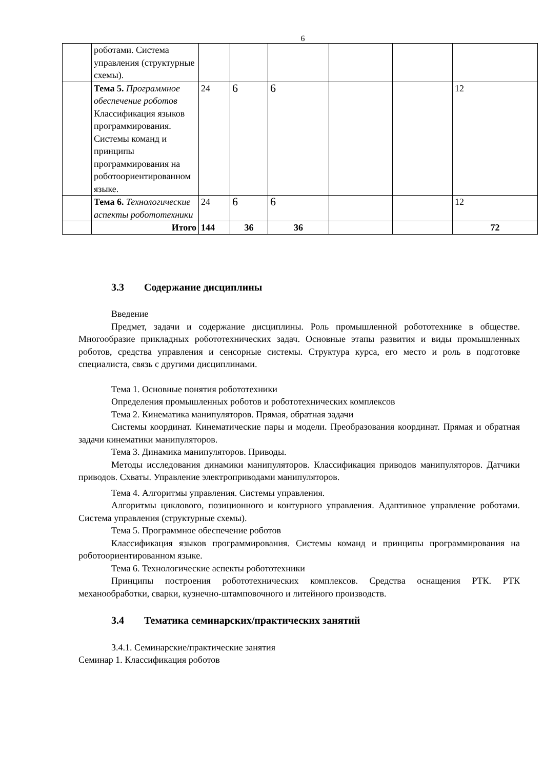6
| | роботами. Система управления (структурные схемы). | | | | | | |
| | Тема 5. Программное обеспечение роботов Классификация языков программирования. Системы команд и принципы программирования на роботоориентированном языке. | 24 | 6 | 6 | | | 12 |
| | Тема 6. Технологические аспекты робототехники | 24 | 6 | 6 | | | 12 |
| | Итого | 144 | 36 | 36 | | | 72 |
3.3 Содержание дисциплины
Введение
Предмет, задачи и содержание дисциплины. Роль промышленной робототехнике в обществе. Многообразие прикладных робототехнических задач. Основные этапы развития и виды промышленных роботов, средства управления и сенсорные системы. Структура курса, его место и роль в подготовке специалиста, связь с другими дисциплинами.
Тема 1. Основные понятия робототехники
Определения промышленных роботов и робототехнических комплексов
Тема 2. Кинематика манипуляторов. Прямая, обратная задачи
Системы координат. Кинематические пары и модели. Преобразования координат. Прямая и обратная задачи кинематики манипуляторов.
Тема 3. Динамика манипуляторов. Приводы.
Методы исследования динамики манипуляторов. Классификация приводов манипуляторов. Датчики приводов. Схваты. Управление электроприводами манипуляторов.
Тема 4. Алгоритмы управления. Системы управления.
Алгоритмы циклового, позиционного и контурного управления. Адаптивное управление роботами. Система управления (структурные схемы).
Тема 5. Программное обеспечение роботов
Классификация языков программирования. Системы команд и принципы программирования на роботоориентированном языке.
Тема 6. Технологические аспекты робототехники
Принципы построения робототехнических комплексов. Средства оснащения РТК. РТК механообработки, сварки, кузнечно-штамповочного и литейного производств.
3.4 Тематика семинарских/практических занятий
3.4.1. Семинарские/практические занятия
Семинар 1. Классификация роботов